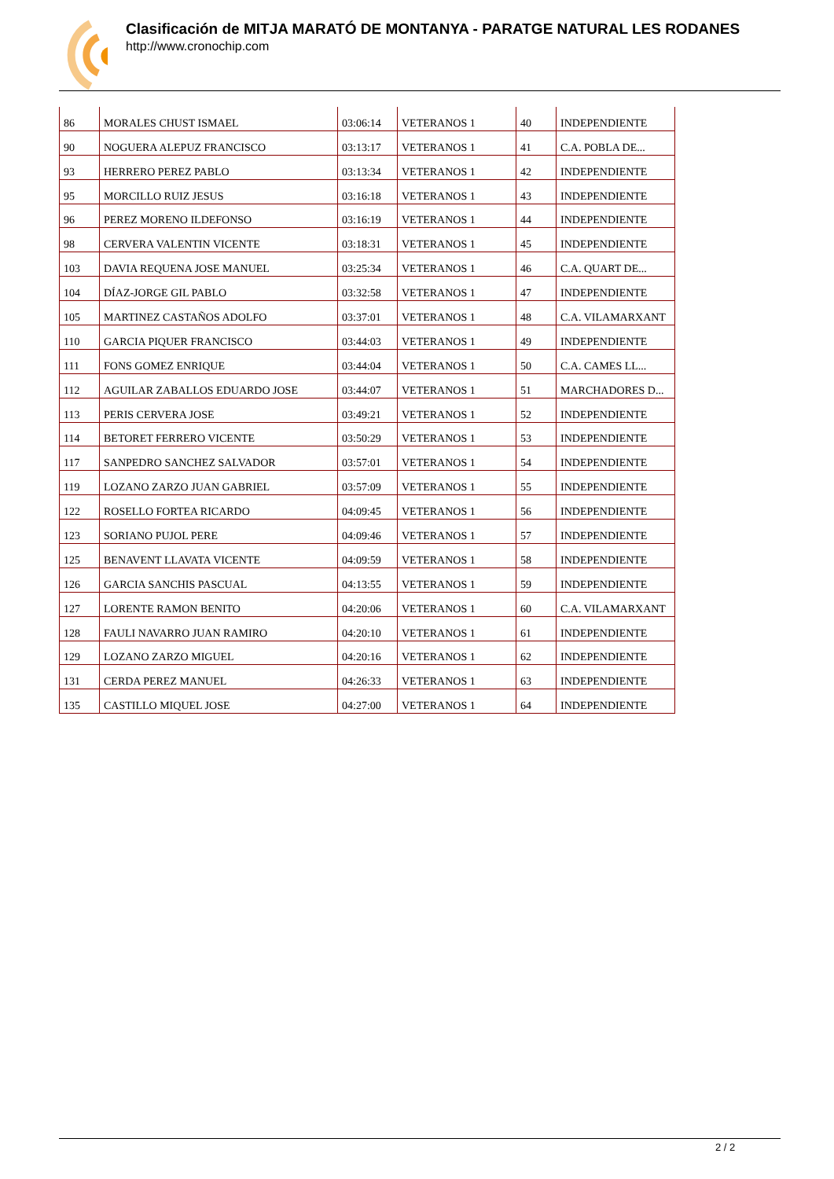Clasificación de MITJA MARATÓ DE MONTANYA - PARATGE NATURAL LES RODANES
http://www.cronochip.com
| 86 | MORALES CHUST ISMAEL | 03:06:14 | VETERANOS 1 | 40 | INDEPENDIENTE |
| 90 | NOGUERA ALEPUZ FRANCISCO | 03:13:17 | VETERANOS 1 | 41 | C.A. POBLA DE... |
| 93 | HERRERO PEREZ PABLO | 03:13:34 | VETERANOS 1 | 42 | INDEPENDIENTE |
| 95 | MORCILLO RUIZ JESUS | 03:16:18 | VETERANOS 1 | 43 | INDEPENDIENTE |
| 96 | PEREZ MORENO ILDEFONSO | 03:16:19 | VETERANOS 1 | 44 | INDEPENDIENTE |
| 98 | CERVERA VALENTIN VICENTE | 03:18:31 | VETERANOS 1 | 45 | INDEPENDIENTE |
| 103 | DAVIA REQUENA JOSE MANUEL | 03:25:34 | VETERANOS 1 | 46 | C.A. QUART DE... |
| 104 | DÍAZ-JORGE GIL PABLO | 03:32:58 | VETERANOS 1 | 47 | INDEPENDIENTE |
| 105 | MARTINEZ CASTAÑOS ADOLFO | 03:37:01 | VETERANOS 1 | 48 | C.A. VILAMARXANT |
| 110 | GARCIA PIQUER FRANCISCO | 03:44:03 | VETERANOS 1 | 49 | INDEPENDIENTE |
| 111 | FONS GOMEZ ENRIQUE | 03:44:04 | VETERANOS 1 | 50 | C.A. CAMES LL... |
| 112 | AGUILAR ZABALLOS EDUARDO JOSE | 03:44:07 | VETERANOS 1 | 51 | MARCHADORES D... |
| 113 | PERIS CERVERA JOSE | 03:49:21 | VETERANOS 1 | 52 | INDEPENDIENTE |
| 114 | BETORET FERRERO VICENTE | 03:50:29 | VETERANOS 1 | 53 | INDEPENDIENTE |
| 117 | SANPEDRO SANCHEZ SALVADOR | 03:57:01 | VETERANOS 1 | 54 | INDEPENDIENTE |
| 119 | LOZANO ZARZO JUAN GABRIEL | 03:57:09 | VETERANOS 1 | 55 | INDEPENDIENTE |
| 122 | ROSELLO FORTEA RICARDO | 04:09:45 | VETERANOS 1 | 56 | INDEPENDIENTE |
| 123 | SORIANO PUJOL PERE | 04:09:46 | VETERANOS 1 | 57 | INDEPENDIENTE |
| 125 | BENAVENT LLAVATA VICENTE | 04:09:59 | VETERANOS 1 | 58 | INDEPENDIENTE |
| 126 | GARCIA SANCHIS PASCUAL | 04:13:55 | VETERANOS 1 | 59 | INDEPENDIENTE |
| 127 | LORENTE RAMON BENITO | 04:20:06 | VETERANOS 1 | 60 | C.A. VILAMARXANT |
| 128 | FAULI NAVARRO JUAN RAMIRO | 04:20:10 | VETERANOS 1 | 61 | INDEPENDIENTE |
| 129 | LOZANO ZARZO MIGUEL | 04:20:16 | VETERANOS 1 | 62 | INDEPENDIENTE |
| 131 | CERDA PEREZ MANUEL | 04:26:33 | VETERANOS 1 | 63 | INDEPENDIENTE |
| 135 | CASTILLO MIQUEL JOSE | 04:27:00 | VETERANOS 1 | 64 | INDEPENDIENTE |
2 / 2